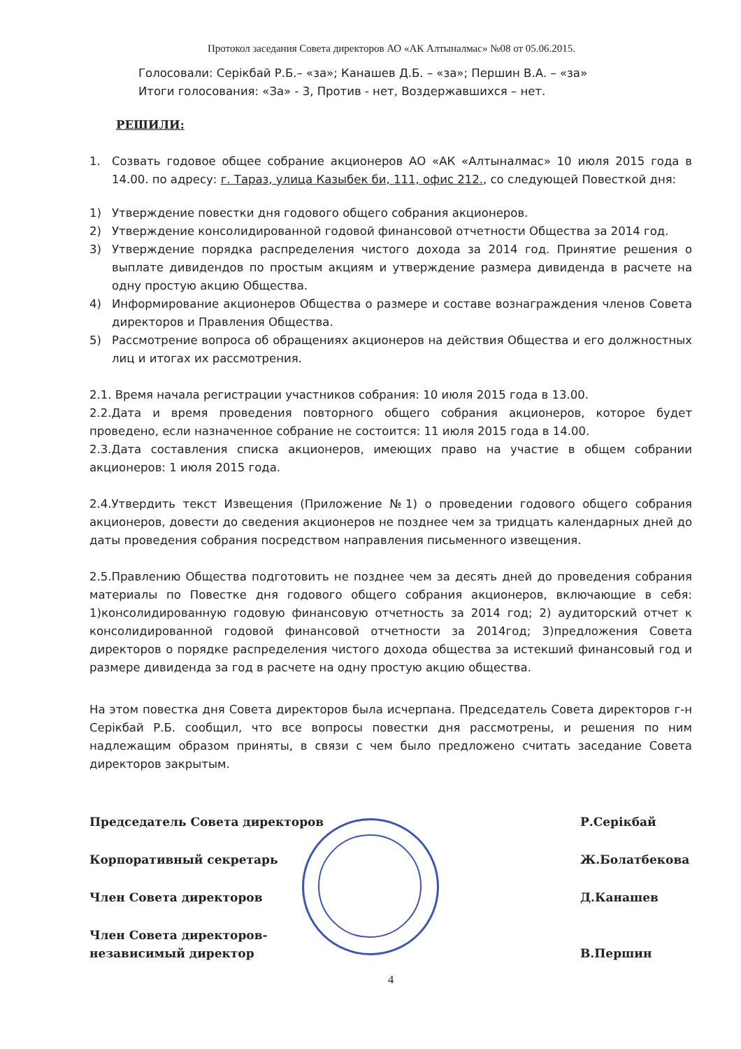Протокол заседания Совета директоров АО «АК Алтыналмас» №08 от 05.06.2015.
Голосовали: Серікбай Р.Б.– «за»; Канашев Д.Б. – «за»; Першин В.А. – «за»
Итоги голосования: «За» - 3, Против - нет, Воздержавшихся – нет.
РЕШИЛИ:
1. Созвать годовое общее собрание акционеров АО «АК «Алтыналмас» 10 июля 2015 года в 14.00. по адресу: г. Тараз, улица Казыбек би, 111, офис 212., со следующей Повесткой дня:
1) Утверждение повестки дня годового общего собрания акционеров.
2) Утверждение консолидированной годовой финансовой отчетности Общества за 2014 год.
3) Утверждение порядка распределения чистого дохода за 2014 год. Принятие решения о выплате дивидендов по простым акциям и утверждение размера дивиденда в расчете на одну простую акцию Общества.
4) Информирование акционеров Общества о размере и составе вознаграждения членов Совета директоров и Правления Общества.
5) Рассмотрение вопроса об обращениях акционеров на действия Общества и его должностных лиц и итогах их рассмотрения.
2.1. Время начала регистрации участников собрания: 10 июля 2015 года в 13.00.
2.2.Дата и время проведения повторного общего собрания акционеров, которое будет проведено, если назначенное собрание не состоится: 11 июля 2015 года в 14.00.
2.3.Дата составления списка акционеров, имеющих право на участие в общем собрании акционеров: 1 июля 2015 года.
2.4.Утвердить текст Извещения (Приложение №1) о проведении годового общего собрания акционеров, довести до сведения акционеров не позднее чем за тридцать календарных дней до даты проведения собрания посредством направления письменного извещения.
2.5.Правлению Общества подготовить не позднее чем за десять дней до проведения собрания материалы по Повестке дня годового общего собрания акционеров, включающие в себя: 1)консолидированную годовую финансовую отчетность за 2014 год; 2) аудиторский отчет к консолидированной годовой финансовой отчетности за 2014год; 3)предложения Совета директоров о порядке распределения чистого дохода общества за истекший финансовый год и размере дивиденда за год в расчете на одну простую акцию общества.
На этом повестка дня Совета директоров была исчерпана. Председатель Совета директоров г-н Серікбай Р.Б. сообщил, что все вопросы повестки дня рассмотрены, и решения по ним надлежащим образом приняты, в связи с чем было предложено считать заседание Совета директоров закрытым.
Председатель Совета директоров Р.Серікбай
Корпоративный секретарь Ж.Болатбекова
Член Совета директоров Д.Канашев
Член Совета директоров-
независимый директор В.Першин
4